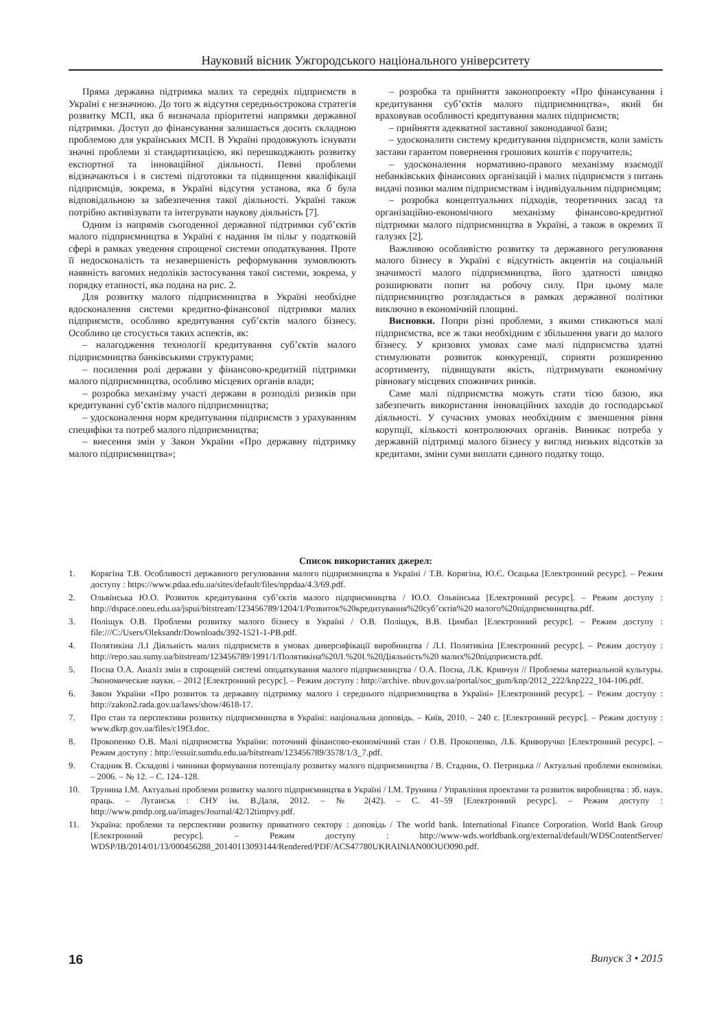Науковий вісник Ужгородського національного університету
Пряма державна підтримка малих та середніх підприємств в Україні є незначною. До того ж відсутня середньострокова стратегія розвитку МСП, яка б визначала пріоритетні напрямки державної підтримки. Доступ до фінансування залишається досить складною проблемою для українських МСП. В Україні продовжують існувати значні проблеми зі стандартизацією, які перешкоджають розвитку експортної та інноваційної діяльності. Певні проблеми відзначаються і в системі підготовки та підвищення кваліфікації підприємців, зокрема, в Україні відсутня установа, яка б була відповідальною за забезпечення такої діяльності. Україні також потрібно активізувати та інтегрувати наукову діяльність [7].
Одним із напрямів сьогоденної державної підтримки суб’єктів малого підприємництва в Україні є надання їм пільг у податковій сфері в рамках уведення спрощеної системи оподаткування. Проте її недосконалість та незавершеність реформування зумовлюють наявність вагомих недоліків застосування такої системи, зокрема, у порядку етапності, яка подана на рис. 2.
Для розвитку малого підприємництва в Україні необхідне вдосконалення системи кредитно-фінансової підтримки малих підприємств, особливо кредитування суб’єктів малого бізнесу. Особливо це стосується таких аспектів, як:
– налагодження технології кредитування суб’єктів малого підприємництва банківськими структурами;
– посилення ролі держави у фінансово-кредитній підтримки малого підприємництва, особливо місцевих органів влади;
– розробка механізму участі держави в розподілі ризиків при кредитуванні суб’єктів малого підприємництва;
– удосконалення норм кредитування підприємств з урахуванням специфіки та потреб малого підприємництва;
– внесення змін у Закон України «Про державну підтримку малого підприємництва»;
– розробка та прийняття законопроекту «Про фінансування і кредитування суб’єктів малого підприємництва», який би враховував особливості кредитування малих підприємств;
– прийняття адекватної заставної законодавчої бази;
– удосконалити систему кредитування підприємств, коли замість застави гарантом повернення грошових коштів є поручитель;
– удосконалення нормативно-правого механізму взаємодії небанківських фінансових організацій і малих підприємств з питань видачі позики малим підприємствам і індивідуальним підприємцям;
– розробка концептуальних підходів, теоретичних засад та організаційно-економічного механізму фінансово-кредитної підтримки малого підприємництва в Україні, а також в окремих її галузях [2].
Важливою особливістю розвитку та державного регулювання малого бізнесу в Україні є відсутність акцентів на соціальній значимості малого підприємництва, його здатності швидко розширювати попит на робочу силу. При цьому мале підприємництво розглядається в рамках державної політики виключно в економічній площині.
Висновки. Попри різні проблеми, з якими стикаються малі підприємства, все ж таки необхідним є збільшення уваги до малого бізнесу. У кризових умовах саме малі підприємства здатні стимулювати розвиток конкуренції, сприяти розширенню асортименту, підвищувати якість, підтримувати економічну рівновагу місцевих споживчих ринків.
Саме малі підприємства можуть стати тією базою, яка забезпечить використання інноваційних заходів до господарської діяльності. У сучасних умовах необхідним є зменшення рівня корупції, кількості контролюючих органів. Виникає потреба у державній підтримці малого бізнесу у вигляд низьких відсотків за кредитами, зміни суми виплати єдиного податку тощо.
Список використаних джерел:
1. Корягіна Т.В. Особливості державного регулювання малого підприємництва в Україні / Т.В. Корягіна, Ю.Є. Осацька [Електронний ресурс]. – Режим доступу : https://www.pdaa.edu.ua/sites/default/files/nppdaa/4.3/69.pdf.
2. Ольвінська Ю.О. Розвиток кредитування суб’єктів малого підприємництва / Ю.О. Ольвінська [Електронний ресурс]. – Режим доступу : http://dspace.oneu.edu.ua/jspui/bitstream/123456789/1204/1/Розвиток%20кредитування%20суб’єктів%20 малого%20підприємництва.pdf.
3. Поліщук О.В. Проблеми розвитку малого бізнесу в Україні / О.В. Поліщук, В.В. Цимбал [Електронний ресурс]. – Режим доступу : file:///C:/Users/Oleksandr/Downloads/392-1521-1-PB.pdf.
4. Полятикіна Л.І Діяльність малих підприємств в умовах диверсифікації виробництва / Л.І. Полятикіна [Електронний ресурс]. – Режим доступу : http://repo.sau.sumy.ua/bitstream/123456789/1991/1/Полятикіна%20Л.%20І.%20Діяльність%20 малих%20підприємств.pdf.
5. Посна О.А. Аналіз змін в спрощеній системі оподаткування малого підприємництва / О.А. Посна, Л.К. Кривчун // Проблемы материальной культуры. Экономические науки. – 2012 [Електронний ресурс]. – Режим доступу : http://archive. nbuv.gov.ua/portal/soc_gum/knp/2012_222/knp222_104-106.pdf.
6. Закон України «Про розвиток та державну підтримку малого і середнього підприємництва в Україні» [Електронний ресурс]. – Режим доступу : http://zakon2.rada.gov.ua/laws/show/4618-17.
7. Про стан та перспективи розвитку підприємництва в Україні: національна доповідь. – Київ, 2010. – 240 с. [Електронний ресурс]. – Режим доступу : www.dkrp.gov.ua/files/c19f3.doc.
8. Прокопенко О.В. Малі підприємства України: поточний фінансово-економічний стан / О.В. Прокопенко, Л.Б. Криворучко [Електронний ресурс]. – Режим доступу : http://essuir.sumdu.edu.ua/bitstream/123456789/3578/1/3_7.pdf.
9. Стадник В. Складові і чинники формування потенціалу розвитку малого підприємництва / В. Стадник, О. Петрицька // Актуальні проблеми економіки. – 2006. – № 12. – С. 124–128.
10. Трунина І.М. Актуальні проблеми розвитку малого підприємництва в Україні / І.М. Трунина / Управління проектами та розвиток виробництва : зб. наук. праць. – Луганськ : СНУ ім. В.Даля, 2012. – № 2(42). – С. 41–59 [Електронний ресурс]. – Режим доступу : http://www.pmdp.org.ua/images/Journal/42/12timpvy.pdf.
11. Україна: проблеми та перспективи розвитку приватного сектору : доповідь / The world bank. International Finance Corporation. World Bank Group [Електронний ресурс]. – Режим доступу : http://www-wds.worldbank.org/external/default/WDSContentServer/ WDSP/IB/2014/01/13/000456288_20140113093144/Rendered/PDF/ACS47780UKRAINIAN00OUO090.pdf.
16 Випуск 3 • 2015